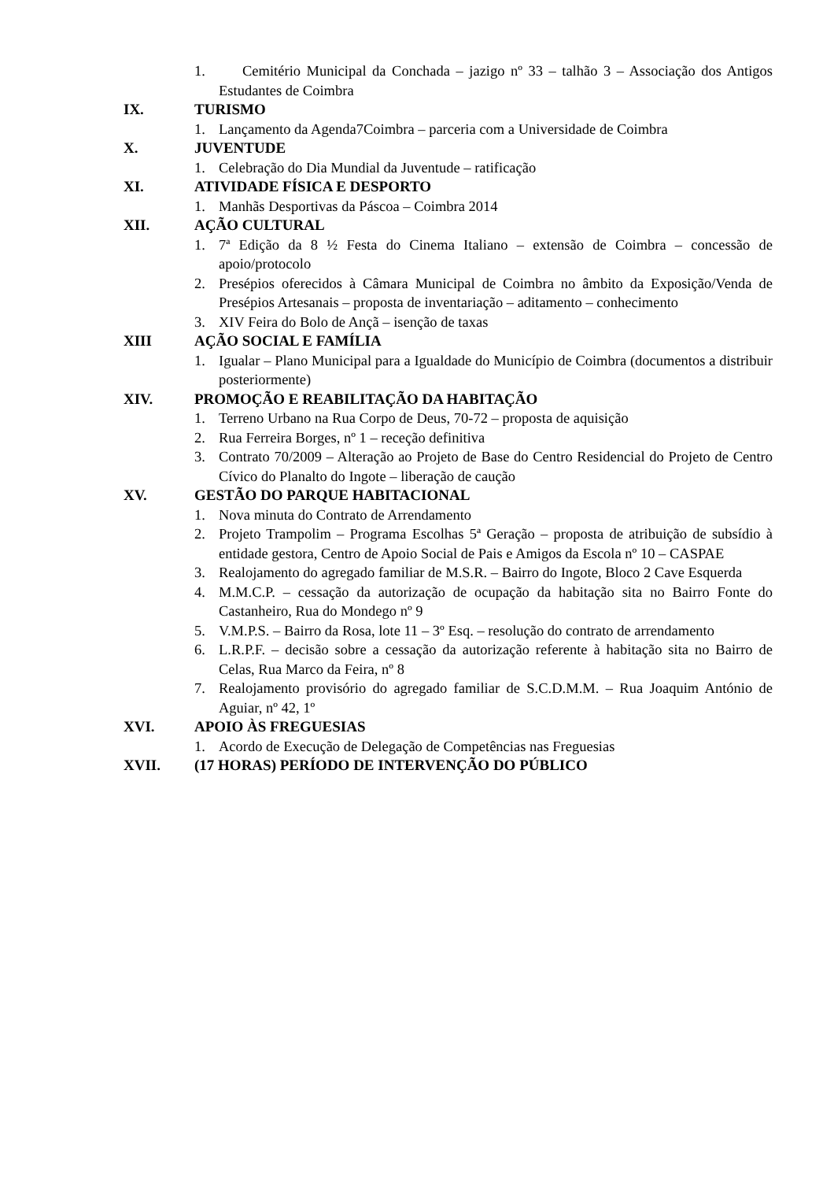1. Cemitério Municipal da Conchada – jazigo nº 33 – talhão 3 – Associação dos Antigos Estudantes de Coimbra
IX. TURISMO
1. Lançamento da Agenda7Coimbra – parceria com a Universidade de Coimbra
X. JUVENTUDE
1. Celebração do Dia Mundial da Juventude – ratificação
XI. ATIVIDADE FÍSICA E DESPORTO
1. Manhãs Desportivas da Páscoa – Coimbra 2014
XII. AÇÃO CULTURAL
1. 7ª Edição da 8 ½ Festa do Cinema Italiano – extensão de Coimbra – concessão de apoio/protocolo
2. Presépios oferecidos à Câmara Municipal de Coimbra no âmbito da Exposição/Venda de Presépios Artesanais – proposta de inventariação – aditamento – conhecimento
3. XIV Feira do Bolo de Ançã – isenção de taxas
XIII AÇÃO SOCIAL E FAMÍLIA
1. Igualar – Plano Municipal para a Igualdade do Município de Coimbra (documentos a distribuir posteriormente)
XIV. PROMOÇÃO E REABILITAÇÃO DA HABITAÇÃO
1. Terreno Urbano na Rua Corpo de Deus, 70-72 – proposta de aquisição
2. Rua Ferreira Borges, nº 1 – receção definitiva
3. Contrato 70/2009 – Alteração ao Projeto de Base do Centro Residencial do Projeto de Centro Cívico do Planalto do Ingote – liberação de caução
XV. GESTÃO DO PARQUE HABITACIONAL
1. Nova minuta do Contrato de Arrendamento
2. Projeto Trampolim – Programa Escolhas 5ª Geração – proposta de atribuição de subsídio à entidade gestora, Centro de Apoio Social de Pais e Amigos da Escola nº 10 – CASPAE
3. Realojamento do agregado familiar de M.S.R. – Bairro do Ingote, Bloco 2 Cave Esquerda
4. M.M.C.P. – cessação da autorização de ocupação da habitação sita no Bairro Fonte do Castanheiro, Rua do Mondego nº 9
5. V.M.P.S. – Bairro da Rosa, lote 11 – 3º Esq. – resolução do contrato de arrendamento
6. L.R.P.F. – decisão sobre a cessação da autorização referente à habitação sita no Bairro de Celas, Rua Marco da Feira, nº 8
7. Realojamento provisório do agregado familiar de S.C.D.M.M. – Rua Joaquim António de Aguiar, nº 42, 1º
XVI. APOIO ÀS FREGUESIAS
1. Acordo de Execução de Delegação de Competências nas Freguesias
XVII. (17 HORAS) PERÍODO DE INTERVENÇÃO DO PÚBLICO